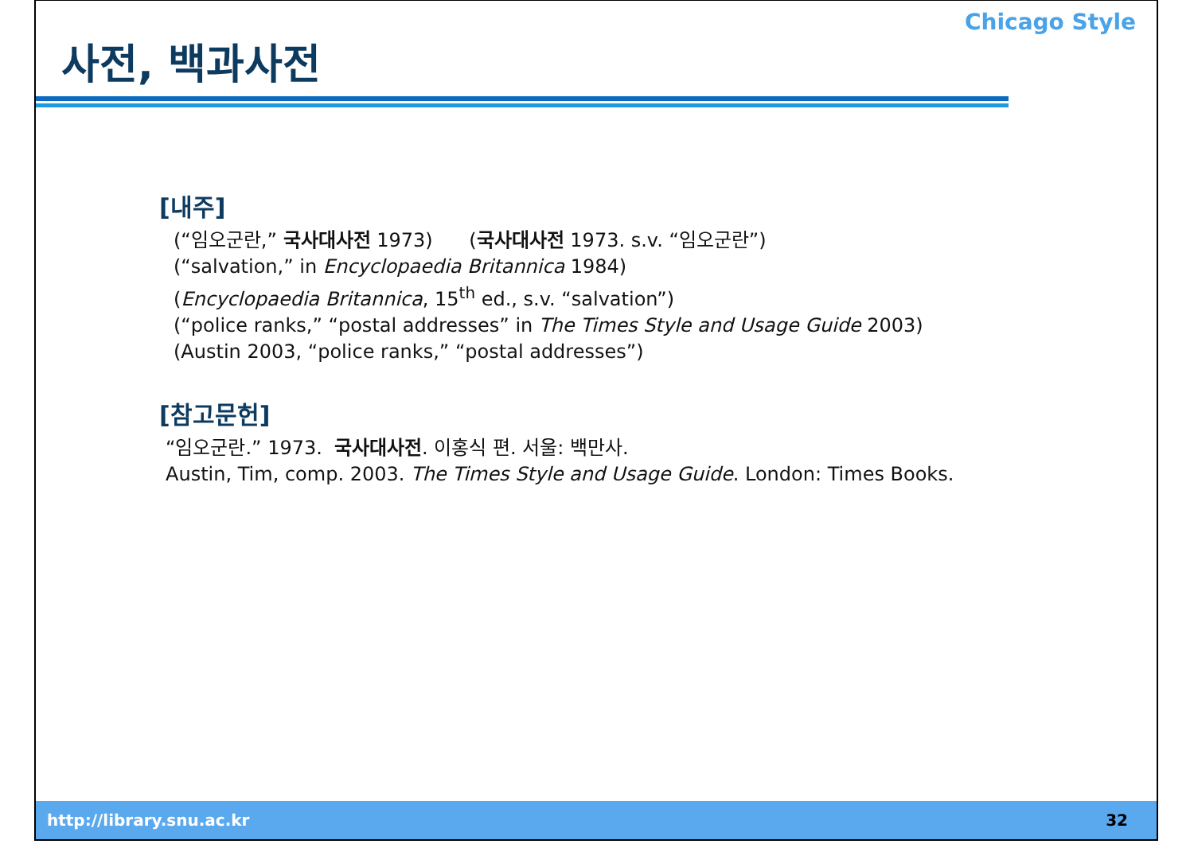사전, 백과사전
Chicago Style
[내주]
(“임오군란,” 국사대사전 1973) (국사대사전 1973. s.v. “임오군란”)
(“salvation,” in Encyclopaedia Britannica 1984)
(Encyclopaedia Britannica, 15<sup>th</sup> ed., s.v. “salvation”)
(“police ranks,” “postal addresses” in The Times Style and Usage Guide 2003)
(Austin 2003, “police ranks,” “postal addresses”)
[참고문헌]
“임오군란.” 1973. 국사대사전. 이홍식 편. 서울: 백만사.
Austin, Tim, comp. 2003. The Times Style and Usage Guide. London: Times Books.
http://library.snu.ac.kr 32